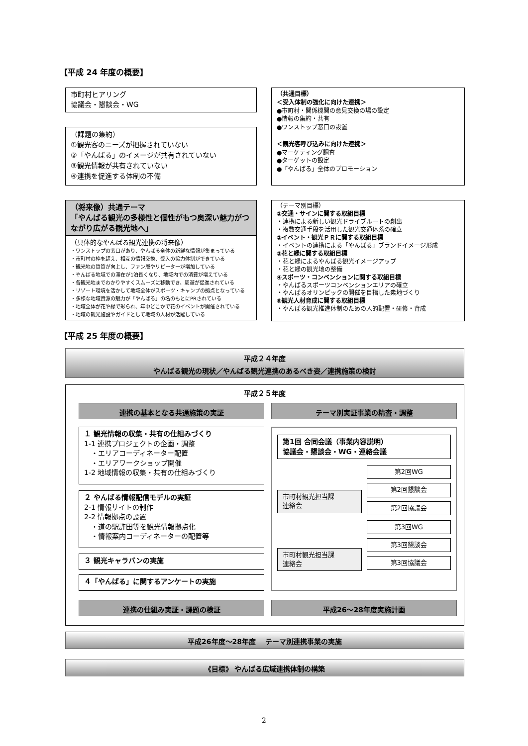【平成 24 年度の概要】
市町村ヒアリング
協議会・懇談会・WG
（課題の集約）
①観光客のニーズが把握されていない
②「やんばる」のイメージが共有されていない
③観光情報が共有されていない
④連携を促進する体制の不備
（将来像）共通テーマ
「やんばる観光の多様性と個性がもつ奥深い魅力がつながり広がる観光地へ」
（具体的なやんばる観光連携の将来像）
・ワンストップの窓口があり、やんばる全体の新鮮な情報が集まっている
・市町村の枠を超え、相互の情報交換、受入の協力体制ができている
・観光地の資質が向上し、ファン層やリピーターが増加している
・やんばる地域での滞在が1泊長くなり、地域内での消費が増えている
・各観光地までわかりやすくスムーズに移動でき、周遊が促進されている
・リゾート環境を活かして地域全体がスポーツ・キャンプの拠点となっている
・多様な地域資源の魅力が「やんばる」の名のもとにPRされている
・地域全体が花や緑で彩られ、年中どこかで花のイベントが開催されている
・地域の観光施設やガイドとして地域の人材が活躍している
（共通目標）
＜受入体制の強化に向けた連携＞
●市町村・関係機関の意見交換の場の設定
●情報の集約・共有
●ワンストップ窓口の設置
＜観光客呼び込みに向けた連携＞
●マーケティング調査
●ターゲットの設定
●「やんばる」全体のプロモーション
（テーマ別目標）
①交通・サインに関する取組目標
・連携による新しい観光ドライブルートの創出
・複数交通手段を活用した観光交通体系の確立
②イベント・観光ＰＲに関する取組目標
・イベントの連携による「やんばる」ブランドイメージ形成
③花と緑に関する取組目標
・花と緑によるやんばる観光イメージアップ
・花と緑の観光地の整備
④スポーツ・コンベンションに関する取組目標
・やんばるスポーツコンベンションエリアの確立
・やんばるオリンピックの開催を目指した素地づくり
⑤観光人材育成に関する取組目標
・やんばる観光推進体制のための人的配置・研修・育成
【平成 25 年度の概要】
平成２４年度
やんばる観光の現状／やんばる観光連携のあるべき姿／連携施策の検討
平成２５年度
連携の基本となる共通施策の実証 テーマ別実証事業の精査・調整
１ 観光情報の収集・共有の仕組みづくり
1-1 連携プロジェクトの企画・調整
　・エリアコーディネーター配置
　・エリアワークショップ開催
1-2 地域情報の収集・共有の仕組みづくり
２ やんばる情報配信モデルの実証
2-1 情報サイトの制作
2-2 情報拠点の設置
　・道の駅許田等を観光情報拠点化
　・情報案内コーディネーターの配置等
３ 観光キャラバンの実施
４「やんばる」に関するアンケートの実施
第1回 合同会議（事業内容説明）
協議会・懇談会・WG・連絡会議
市町村観光担当課
連絡会
市町村観光担当課
連絡会
第2回WG
第2回懇談会
第2回協議会
第3回WG
第3回懇談会
第3回協議会
連携の仕組み実証・課題の検証 平成26～28年度実施計画
平成26年度～28年度　 テーマ別連携事業の実施
《目標》 やんばる広域連携体制の構築
2